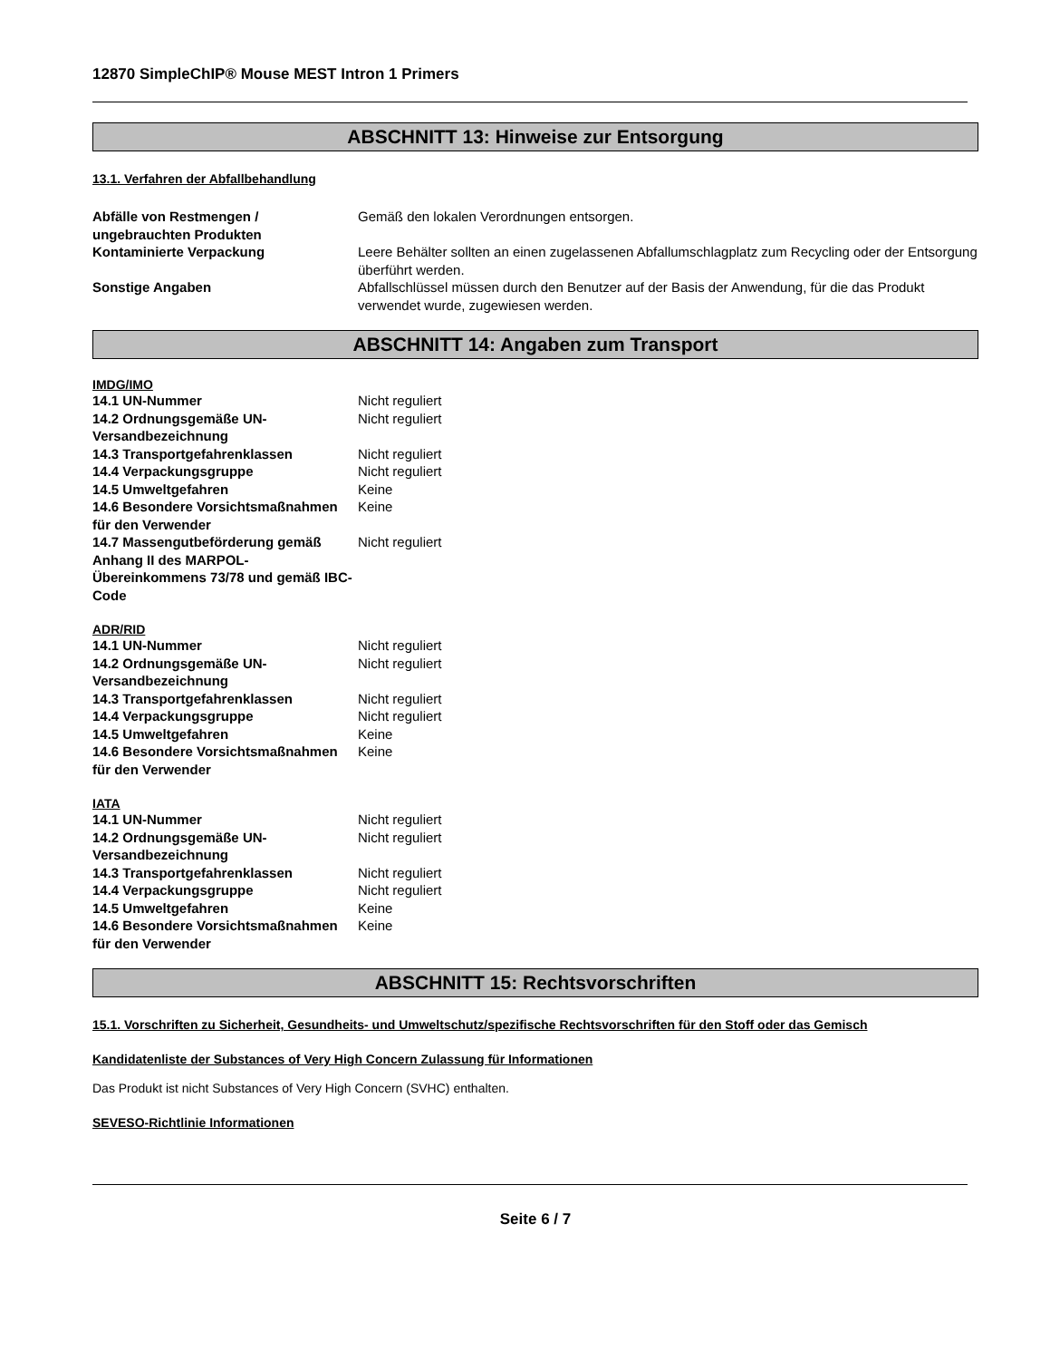12870 SimpleChIP® Mouse MEST Intron 1 Primers
ABSCHNITT 13: Hinweise zur Entsorgung
13.1. Verfahren der Abfallbehandlung
| Abfälle von Restmengen / ungebrauchten Produkten | Gemäß den lokalen Verordnungen entsorgen. |
| Kontaminierte Verpackung | Leere Behälter sollten an einen zugelassenen Abfallumschlagplatz zum Recycling oder der Entsorgung überführt werden. |
| Sonstige Angaben | Abfallschlüssel müssen durch den Benutzer auf der Basis der Anwendung, für die das Produkt verwendet wurde, zugewiesen werden. |
ABSCHNITT 14: Angaben zum Transport
IMDG/IMO
| 14.1 UN-Nummer | Nicht reguliert |
| 14.2 Ordnungsgemäße UN-Versandbezeichnung | Nicht reguliert |
| 14.3 Transportgefahrenklassen | Nicht reguliert |
| 14.4 Verpackungsgruppe | Nicht reguliert |
| 14.5 Umweltgefahren | Keine |
| 14.6 Besondere Vorsichtsmaßnahmen für den Verwender | Keine |
| 14.7 Massengutbeförderung gemäß Anhang II des MARPOL-Übereinkommens 73/78 und gemäß IBC-Code | Nicht reguliert |
ADR/RID
| 14.1 UN-Nummer | Nicht reguliert |
| 14.2 Ordnungsgemäße UN-Versandbezeichnung | Nicht reguliert |
| 14.3 Transportgefahrenklassen | Nicht reguliert |
| 14.4 Verpackungsgruppe | Nicht reguliert |
| 14.5 Umweltgefahren | Keine |
| 14.6 Besondere Vorsichtsmaßnahmen für den Verwender | Keine |
IATA
| 14.1 UN-Nummer | Nicht reguliert |
| 14.2 Ordnungsgemäße UN-Versandbezeichnung | Nicht reguliert |
| 14.3 Transportgefahrenklassen | Nicht reguliert |
| 14.4 Verpackungsgruppe | Nicht reguliert |
| 14.5 Umweltgefahren | Keine |
| 14.6 Besondere Vorsichtsmaßnahmen für den Verwender | Keine |
ABSCHNITT 15: Rechtsvorschriften
15.1. Vorschriften zu Sicherheit, Gesundheits- und Umweltschutz/spezifische Rechtsvorschriften für den Stoff oder das Gemisch
Kandidatenliste der Substances of Very High Concern Zulassung für Informationen
Das Produkt ist nicht Substances of Very High Concern (SVHC) enthalten.
SEVESO-Richtlinie Informationen
Seite 6 / 7